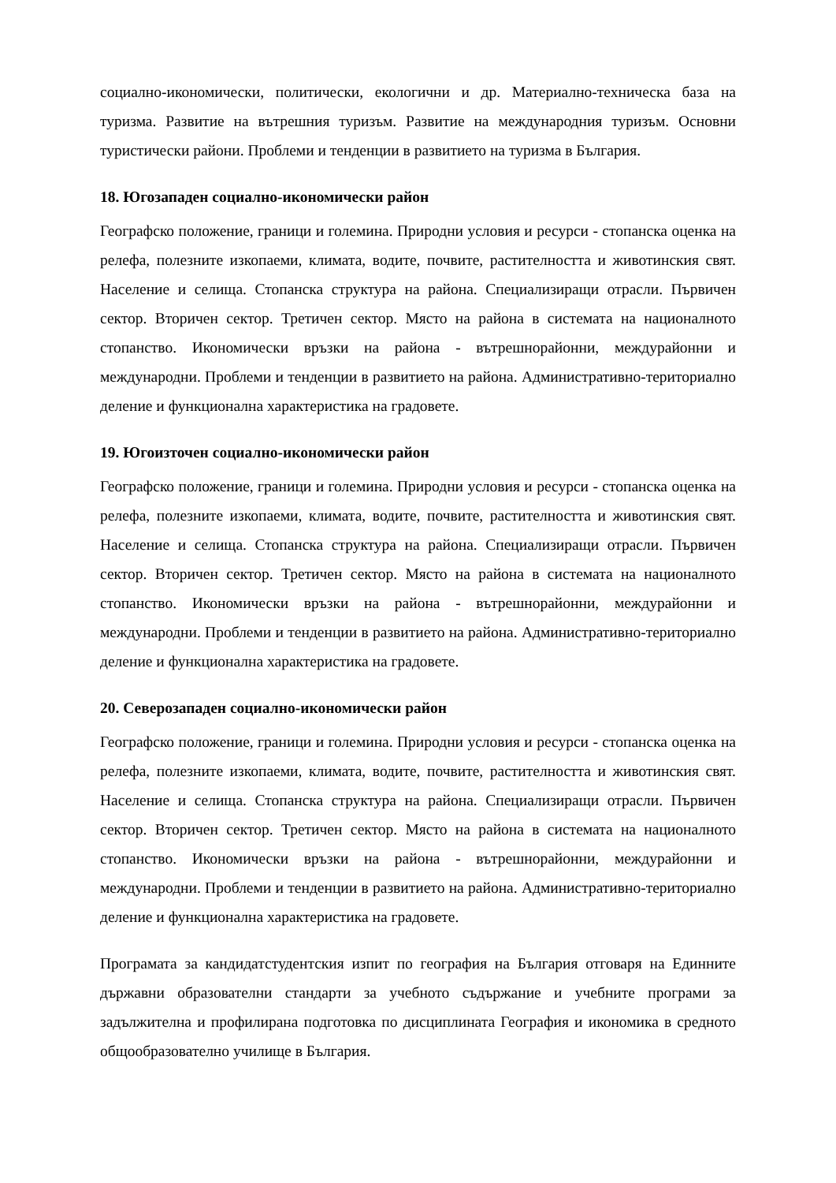социално-икономически, политически, екологични и др. Материално-техническа база на туризма. Развитие на вътрешния туризъм. Развитие на международния туризъм. Основни туристически райони. Проблеми и тенденции в развитието на туризма в България.
18. Югозападен социално-икономически район
Географско положение, граници и големина. Природни условия и ресурси - стопанска оценка на релефа, полезните изкопаеми, климата, водите, почвите, растителността и животинския свят. Население и селища. Стопанска структура на района. Специализиращи отрасли. Първичен сектор. Вторичен сектор. Третичен сектор. Място на района в системата на националното стопанство. Икономически връзки на района - вътрешнорайонни, междурайонни и международни. Проблеми и тенденции в развитието на района. Административно-териториално деление и функционална характеристика на градовете.
19. Югоизточен социално-икономически район
Географско положение, граници и големина. Природни условия и ресурси - стопанска оценка на релефа, полезните изкопаеми, климата, водите, почвите, растителността и животинския свят. Население и селища. Стопанска структура на района. Специализиращи отрасли. Първичен сектор. Вторичен сектор. Третичен сектор. Място на района в системата на националното стопанство. Икономически връзки на района - вътрешнорайонни, междурайонни и международни. Проблеми и тенденции в развитието на района. Административно-териториално деление и функционална характеристика на градовете.
20. Северозападен социално-икономически район
Географско положение, граници и големина. Природни условия и ресурси - стопанска оценка на релефа, полезните изкопаеми, климата, водите, почвите, растителността и животинския свят. Население и селища. Стопанска структура на района. Специализиращи отрасли. Първичен сектор. Вторичен сектор. Третичен сектор. Място на района в системата на националното стопанство. Икономически връзки на района - вътрешнорайонни, междурайонни и международни. Проблеми и тенденции в развитието на района. Административно-териториално деление и функционална характеристика на градовете.
Програмата за кандидатстудентския изпит по география на България отговаря на Единните държавни образователни стандарти за учебното съдържание и учебните програми за задължителна и профилирана подготовка по дисциплината География и икономика в средното общообразователно училище в България.